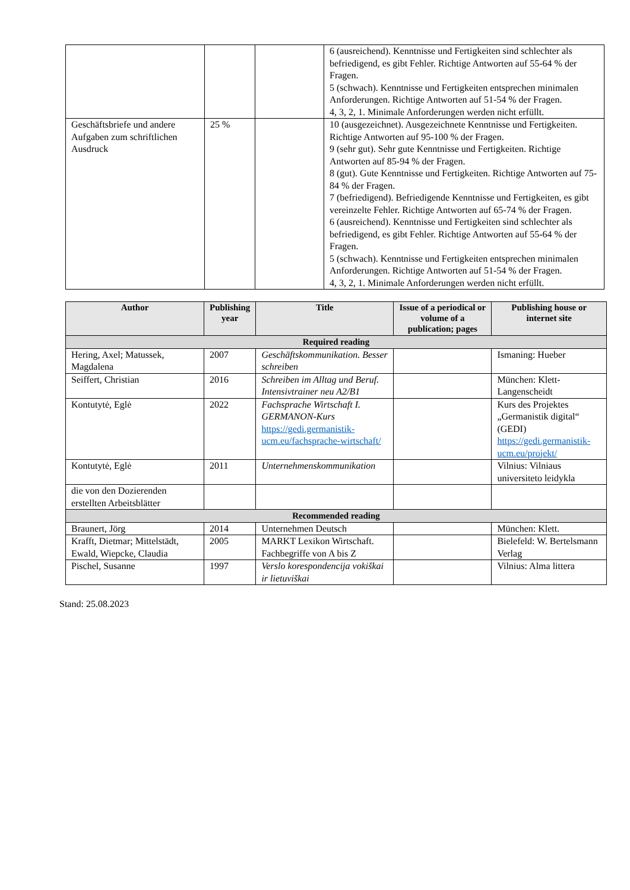| | | | 6 (ausreichend). Kenntnisse und Fertigkeiten sind schlechter als befriedigend, es gibt Fehler. Richtige Antworten auf 55-64 % der Fragen. 5 (schwach). Kenntnisse und Fertigkeiten entsprechen minimalen Anforderungen. Richtige Antworten auf 51-54 % der Fragen. 4, 3, 2, 1. Minimale Anforderungen werden nicht erfüllt. |
| Geschäftsbriefe und andere Aufgaben zum schriftlichen Ausdruck | 25 % | | 10 (ausgezeichnet). Ausgezeichnete Kenntnisse und Fertigkeiten. Richtige Antworten auf 95-100 % der Fragen. 9 (sehr gut). Sehr gute Kenntnisse und Fertigkeiten. Richtige Antworten auf 85-94 % der Fragen. 8 (gut). Gute Kenntnisse und Fertigkeiten. Richtige Antworten auf 75-84 % der Fragen. 7 (befriedigend). Befriedigende Kenntnisse und Fertigkeiten, es gibt vereinzelte Fehler. Richtige Antworten auf 65-74 % der Fragen. 6 (ausreichend). Kenntnisse und Fertigkeiten sind schlechter als befriedigend, es gibt Fehler. Richtige Antworten auf 55-64 % der Fragen. 5 (schwach). Kenntnisse und Fertigkeiten entsprechen minimalen Anforderungen. Richtige Antworten auf 51-54 % der Fragen. 4, 3, 2, 1. Minimale Anforderungen werden nicht erfüllt. |
| Author | Publishing year | Title | Issue of a periodical or volume of a publication; pages | Publishing house or internet site |
| --- | --- | --- | --- | --- |
| Required reading | | | | |
| Hering, Axel; Matussek, Magdalena | 2007 | Geschäftskommunikation. Besser schreiben | | Ismaning: Hueber |
| Seiffert, Christian | 2016 | Schreiben im Alltag und Beruf. Intensivtrainer neu A2/B1 | | München: Klett-Langenscheidt |
| Kontutytė, Eglė | 2022 | Fachsprache Wirtschaft I. GERMANON-Kurs https://gedi.germanistik-ucm.eu/fachsprache-wirtschaft/ | | Kurs des Projektes „Germanistik digital“ (GEDI) https://gedi.germanistik-ucm.eu/projekt/ |
| Kontutytė, Eglė | 2011 | Unternehmenskommunikation | | Vilnius: Vilniaus universiteto leidykla |
| die von den Dozierenden erstellten Arbeitsblätter | | | | |
| Recommended reading | | | | |
| Braunert, Jörg | 2014 | Unternehmen Deutsch | | München: Klett. |
| Krafft, Dietmar; Mittelstädt, Ewald, Wiepcke, Claudia | 2005 | MARKT Lexikon Wirtschaft. Fachbegriffe von A bis Z | | Bielefeld: W. Bertelsmann Verlag |
| Pischel, Susanne | 1997 | Verslo korespondencija vokiškai ir lietuviškai | | Vilnius: Alma littera |
Stand: 25.08.2023